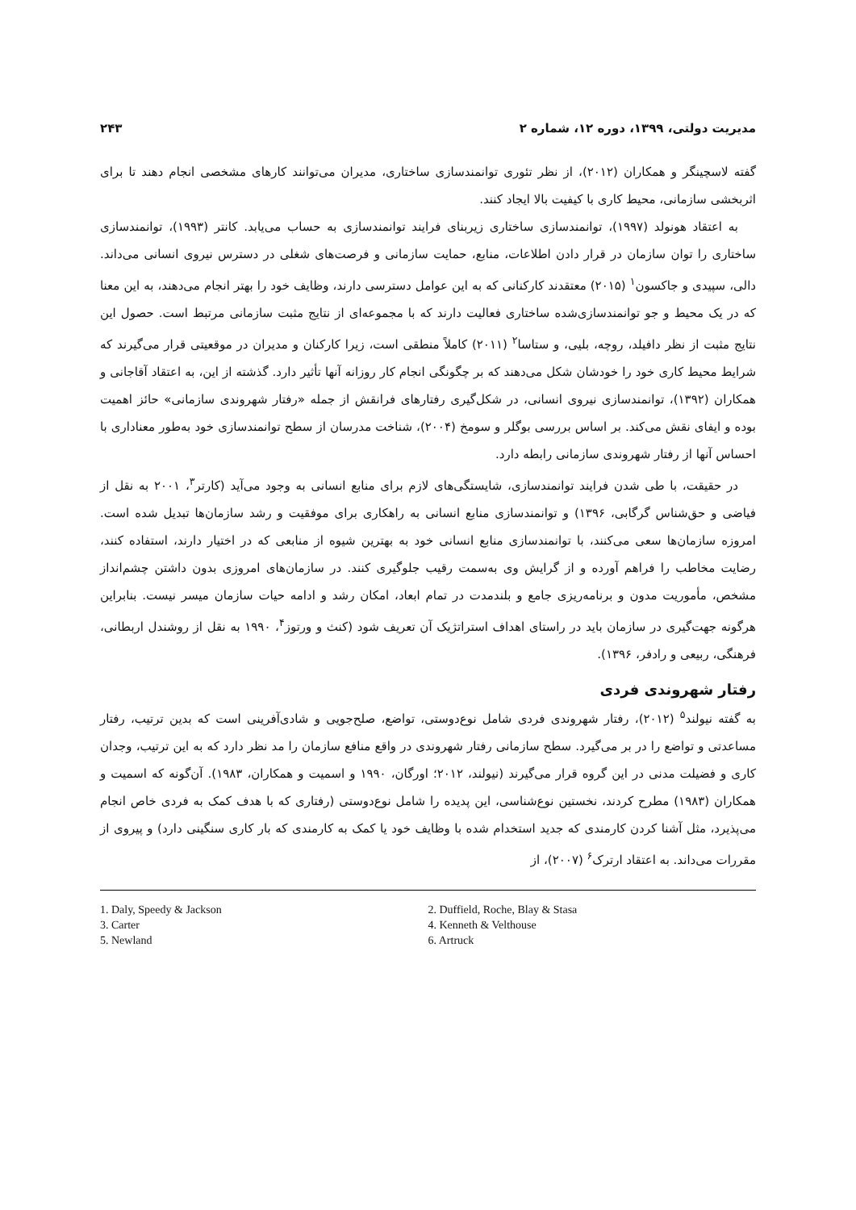مدیریت دولتی، ۱۳۹۹، دوره ۱۲، شماره ۲ ۲۴۳
گفته لاسچینگر و همکاران (۲۰۱۲)، از نظر تئوری توانمندسازی ساختاری، مدیران می‌توانند کارهای مشخصی انجام دهند تا برای اثربخشی سازمانی، محیط کاری با کیفیت بالا ایجاد کنند.
به اعتقاد هونولد (۱۹۹۷)، توانمندسازی ساختاری زیربنای فرایند توانمندسازی به حساب می‌یابد. کانتر (۱۹۹۳)، توانمندسازی ساختاری را توان سازمان در قرار دادن اطلاعات، منابع، حمایت سازمانی و فرصت‌های شغلی در دسترس نیروی انسانی می‌داند. دالی، سپیدی و جاکسون<sup>۱</sup> (۲۰۱۵) معتقدند کارکنانی که به این عوامل دسترسی دارند، وظایف خود را بهتر انجام می‌دهند، به این معنا که در یک محیط و جو توانمندسازی‌شده ساختاری فعالیت دارند که با مجموعه‌ای از نتایج مثبت سازمانی مرتبط است. حصول این نتایج مثبت از نظر دافیلد، روچه، بلیی، و ستاسا<sup>۲</sup> (۲۰۱۱) کاملاً منطقی است، زیرا کارکنان و مدیران در موقعیتی قرار می‌گیرند که شرایط محیط کاری خود را خودشان شکل می‌دهند که بر چگونگی انجام کار روزانه آنها تأثیر دارد. گذشته از این، به اعتقاد آقاجانی و همکاران (۱۳۹۲)، توانمندسازی نیروی انسانی، در شکل‌گیری رفتارهای فرانقش از جمله «رفتار شهروندی سازمانی» حائز اهمیت بوده و ایفای نقش می‌کند. بر اساس بررسی بوگلر و سومخ (۲۰۰۴)، شناخت مدرسان از سطح توانمندسازی خود به‌طور معناداری با احساس آنها از رفتار شهروندی سازمانی رابطه دارد.
در حقیقت، با طی شدن فرایند توانمندسازی، شایستگی‌های لازم برای منابع انسانی به وجود می‌آید (کارتر<sup>۳</sup>، ۲۰۰۱ به نقل از فیاضی و حق‌شناس گرگابی، ۱۳۹۶) و توانمندسازی منابع انسانی به راهکاری برای موفقیت و رشد سازمان‌ها تبدیل شده است. امروزه سازمان‌ها سعی می‌کنند، با توانمندسازی منابع انسانی خود به بهترین شیوه از منابعی که در اختیار دارند، استفاده کنند، رضایت مخاطب را فراهم آورده و از گرایش وی به‌سمت رقیب جلوگیری کنند. در سازمان‌های امروزی بدون داشتن چشم‌انداز مشخص، مأموریت مدون و برنامه‌ریزی جامع و بلندمدت در تمام ابعاد، امکان رشد و ادامه حیات سازمان میسر نیست. بنابراین هرگونه جهت‌گیری در سازمان باید در راستای اهداف استراتژیک آن تعریف شود (کنث و ورتوز<sup>۴</sup>، ۱۹۹۰ به نقل از روشندل اربطانی، فرهنگی، ربیعی و رادفر، ۱۳۹۶).
رفتار شهروندی فردی
به گفته نیولند<sup>۵</sup> (۲۰۱۲)، رفتار شهروندی فردی شامل نوع‌دوستی، تواضع، صلح‌جویی و شادی‌آفرینی است که بدین ترتیب، رفتار مساعدتی و تواضع را در بر می‌گیرد. سطح سازمانی رفتار شهروندی در واقع منافع سازمان را مد نظر دارد که به این ترتیب، وجدان کاری و فضیلت مدنی در این گروه قرار می‌گیرند (نیولند، ۲۰۱۲؛ اورگان، ۱۹۹۰ و اسمیت و همکاران، ۱۹۸۳). آن‌گونه که اسمیت و همکاران (۱۹۸۳) مطرح کردند، نخستین نوع‌شناسی، این پدیده را شامل نوع‌دوستی (رفتاری که با هدف کمک به فردی خاص انجام می‌پذیرد، مثل آشنا کردن کارمندی که جدید استخدام شده با وظایف خود یا کمک به کارمندی که بار کاری سنگینی دارد) و پیروی از مقررات می‌داند. به اعتقاد ارترک<sup>۶</sup> (۲۰۰۷)، از
1. Daly, Speedy & Jackson
2. Duffield, Roche, Blay & Stasa
3. Carter
4. Kenneth & Velthouse
5. Newland
6. Artruck